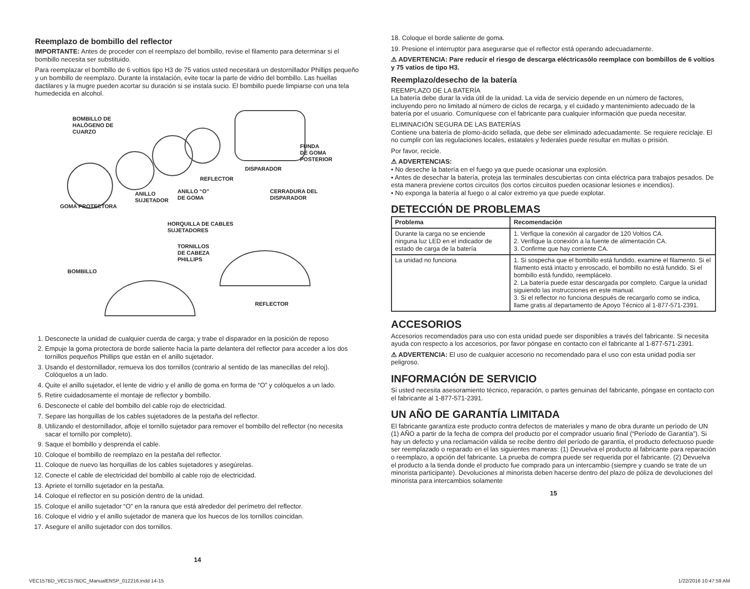Reemplazo de bombillo del reflector
IMPORTANTE: Antes de proceder con el reemplazo del bombillo, revise el filamento para determinar si el bombillo necesita ser substituido.
Para reemplazar el bombillo de 6 voltios tipo H3 de 75 vatios usted necesitará un destornillador Phillips pequeño y un bombillo de reemplazo. Durante la instalación, evite tocar la parte de vidrio del bombillo. Las huellas dactilares y la mugre pueden acortar su duración si se instala sucio. El bombillo puede limpiarse con una tela humedecida en alcohol.
BOMBILLO DE
HALÓGENO DE
CUARZO
FUNDA
DE GOMA
POSTERIOR
DISPARADOR
REFLECTOR
ANILLO
SUJETADOR
ANILLO “O”
DE GOMA
CERRADURA DEL
DISPARADOR
GOMA PROTECTORA
HORQUILLA DE CABLES
SUJETADORES
TORNILLOS
DE CABEZA
PHILLIPS
BOMBILLO
REFLECTOR
1. Desconecte la unidad de cualquier cuerda de carga; y trabe el disparador en la posición de reposo
2. Empuje la goma protectora de borde saliente hacia la parte delantera del reflector para acceder a los dos tornillos pequeños Phillips que están en el anillo sujetador.
3. Usando el destornillador, remueva los dos tornillos (contrario al sentido de las manecillas del reloj). Colóquelos a un lado.
4. Quite el anillo sujetador, el lente de vidrio y el anillo de goma en forma de “O” y colóquelos a un lado.
5. Retire cuidadosamente el montaje de reflector y bombillo.
6. Desconecte el cable del bombillo del cable rojo de electricidad.
7. Separe las horquillas de los cables sujetadores de la pestaña del reflector.
8. Utilizando el destornillador, afloje el tornillo sujetador para remover el bombillo del reflector (no necesita sacar el tornillo por completo).
9. Saque el bombillo y desprenda el cable.
10. Coloque el bombillo de reemplazo en la pestaña del reflector.
11. Coloque de nuevo las horquillas de los cables sujetadores y asegúrelas.
12. Conecte el cable de electricidad del bombillo al cable rojo de electricidad.
13. Apriete el tornillo sujetador en la pestaña.
14. Coloque el reflector en su posición dentro de la unidad.
15. Coloque el anillo sujetador “O” en la ranura que está alrededor del perímetro del reflector.
16. Coloque el vidrio y el anillo sujetador de manera que los huecos de los tornillos coincidan.
17. Asegure el anillo sujetador con dos tornillos.
14
18. Coloque el borde saliente de goma.
19. Presione el interruptor para asegurarse que el reflector está operando adecuadamente.
⚠ ADVERTENCIA: Pare reducir el riesgo de descarga eléctricasólo reemplace con bombillos de 6 voltios y 75 vatios de tipo H3.
Reemplazo/desecho de la batería
REEMPLAZO DE LA BATERÍA
La batería debe durar la vida útil de la unidad. La vida de servicio depende en un número de factores, incluyendo pero no limitado al número de ciclos de recarga, y el cuidado y mantenimiento adecuado de la batería por el usuario. Comuníquese con el fabricante para cualquier información que pueda necesitar.
ELIMINACIÓN SEGURA DE LAS BATERÍAS
Contiene una batería de plomo-ácido sellada, que debe ser eliminado adecuadamente. Se requiere reciclaje. El no cumplir con las regulaciones locales, estatales y federales puede resultar en multas o prisión.
Por favor, recicle.
⚠ ADVERTENCIAS:
• No deseche la batería en el fuego ya que puede ocasionar una explosión.
• Antes de desechar la batería, proteja las terminales descubiertas con cinta eléctrica para trabajos pesados. De esta manera previene cortos circuitos (los cortos circuitos pueden ocasionar lesiones e incendios).
• No exponga la batería al fuego o al calor extremo ya que puede explotar.
DETECCIÓN DE PROBLEMAS
| Problema | Recomendación |
| --- | --- |
| Durante la carga no se enciende ninguna luz LED en el indicador de estado de carga de la batería | 1. Verfique la conexión al cargador de 120 Voltios CA. 2. Verifique la conexión a la fuente de alimentación CA. 3. Confirme que hay corriente CA. |
| La unidad no funciona | 1. Si sospecha que el bombillo está fundido, examine el filamento. Si el filamento está intacto y enroscado, el bombillo no está fundido. Si el bombillo está fundido, reemplácelo. 2. La batería puede estar descargada por completo. Cargue la unidad siguiendo las instrucciones en este manual. 3. Si el reflector no funciona después de recargarlo como se indica, llame gratis al departamento de Apoyo Técnico al 1-877-571-2391. |
ACCESORIOS
Accesorios recomendados para uso con esta unidad puede ser disponibles a través del fabricante. Si necesita ayuda con respecto a los accesorios, por favor póngase en contacto con el fabricante al 1-877-571-2391.
⚠ ADVERTENCIA: El uso de cualquier accesorio no recomendado para el uso con esta unidad podía ser peligroso.
INFORMACIÓN DE SERVICIO
Si usted necesita asesoramiento técnico, reparación, o partes genuinas del fabricante, póngase en contacto con el fabricante al 1-877-571-2391.
UN AÑO DE GARANTÍA LIMITADA
El fabricante garantiza este producto contra defectos de materiales y mano de obra durante un período de UN (1) AÑO a partir de la fecha de compra del producto por el comprador usuario final (“Período de Garantía”). Si hay un defecto y una reclamación válida se recibe dentro del período de garantía, el producto defectuoso puede ser reemplazado o reparado en el las siguientes maneras: (1) Devuelva el producto al fabricante para reparación o reemplazo, a opción del fabricante. La prueba de compra puede ser requerida por el fabricante. (2) Devuelva el producto a la tienda donde el producto fue comprado para un intercambio (siempre y cuando se trate de un minorista participante). Devoluciones al minorista deben hacerse dentro del plazo de póliza de devoluciones del minorista para intercambios solamente
15
VEC157BD_VEC157BDC_ManualENSP_012216.indd 14-15 1/22/2016 10:47:59 AM